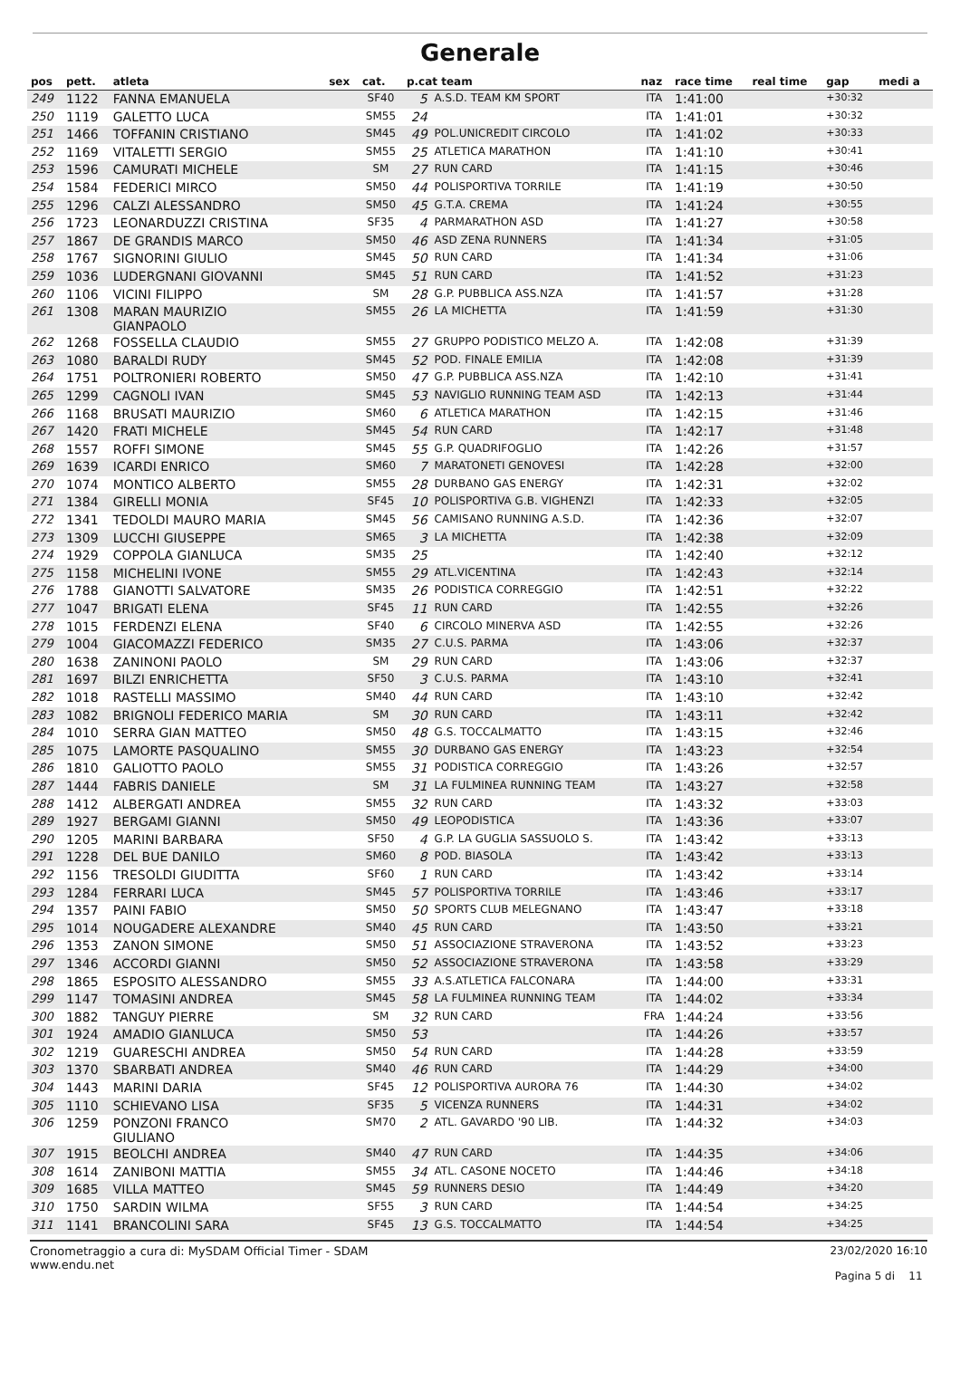Generale
| pos | pett. | atleta | sex | cat. | p.cat team | | naz | race time | real time | gap | medi a |
| --- | --- | --- | --- | --- | --- | --- | --- | --- | --- | --- | --- |
| 249 | 1122 | FANNA EMANUELA | | SF40 | 5 | A.S.D. TEAM KM SPORT | ITA | 1:41:00 | | +30:32 | |
| 250 | 1119 | GALETTO LUCA | | SM55 | 24 | | ITA | 1:41:01 | | +30:32 | |
| 251 | 1466 | TOFFANIN CRISTIANO | | SM45 | 49 | POL.UNICREDIT CIRCOLO | ITA | 1:41:02 | | +30:33 | |
| 252 | 1169 | VITALETTI SERGIO | | SM55 | 25 | ATLETICA MARATHON | ITA | 1:41:10 | | +30:41 | |
| 253 | 1596 | CAMURATI MICHELE | | SM | 27 | RUN CARD | ITA | 1:41:15 | | +30:46 | |
| 254 | 1584 | FEDERICI MIRCO | | SM50 | 44 | POLISPORTIVA TORRILE | ITA | 1:41:19 | | +30:50 | |
| 255 | 1296 | CALZI ALESSANDRO | | SM50 | 45 | G.T.A. CREMA | ITA | 1:41:24 | | +30:55 | |
| 256 | 1723 | LEONARDUZZI CRISTINA | | SF35 | 4 | PARMARATHON ASD | ITA | 1:41:27 | | +30:58 | |
| 257 | 1867 | DE GRANDIS MARCO | | SM50 | 46 | ASD ZENA RUNNERS | ITA | 1:41:34 | | +31:05 | |
| 258 | 1767 | SIGNORINI GIULIO | | SM45 | 50 | RUN CARD | ITA | 1:41:34 | | +31:06 | |
| 259 | 1036 | LUDERGNANI GIOVANNI | | SM45 | 51 | RUN CARD | ITA | 1:41:52 | | +31:23 | |
| 260 | 1106 | VICINI FILIPPO | | SM | 28 | G.P. PUBBLICA ASS.NZA | ITA | 1:41:57 | | +31:28 | |
| 261 | 1308 | MARAN MAURIZIO GIANPAOLO | | SM55 | 26 | LA MICHETTA | ITA | 1:41:59 | | +31:30 | |
| 262 | 1268 | FOSSELLA CLAUDIO | | SM55 | 27 | GRUPPO PODISTICO MELZO A. | ITA | 1:42:08 | | +31:39 | |
| 263 | 1080 | BARALDI RUDY | | SM45 | 52 | POD. FINALE EMILIA | ITA | 1:42:08 | | +31:39 | |
| 264 | 1751 | POLTRONIERI ROBERTO | | SM50 | 47 | G.P. PUBBLICA ASS.NZA | ITA | 1:42:10 | | +31:41 | |
| 265 | 1299 | CAGNOLI IVAN | | SM45 | 53 | NAVIGLIO RUNNING TEAM ASD | ITA | 1:42:13 | | +31:44 | |
| 266 | 1168 | BRUSATI MAURIZIO | | SM60 | 6 | ATLETICA MARATHON | ITA | 1:42:15 | | +31:46 | |
| 267 | 1420 | FRATI MICHELE | | SM45 | 54 | RUN CARD | ITA | 1:42:17 | | +31:48 | |
| 268 | 1557 | ROFFI SIMONE | | SM45 | 55 | G.P. QUADRIFOGLIO | ITA | 1:42:26 | | +31:57 | |
| 269 | 1639 | ICARDI ENRICO | | SM60 | 7 | MARATONETI GENOVESI | ITA | 1:42:28 | | +32:00 | |
| 270 | 1074 | MONTICO ALBERTO | | SM55 | 28 | DURBANO GAS ENERGY | ITA | 1:42:31 | | +32:02 | |
| 271 | 1384 | GIRELLI MONIA | | SF45 | 10 | POLISPORTIVA G.B. VIGHENZI | ITA | 1:42:33 | | +32:05 | |
| 272 | 1341 | TEDOLDI MAURO MARIA | | SM45 | 56 | CAMISANO RUNNING A.S.D. | ITA | 1:42:36 | | +32:07 | |
| 273 | 1309 | LUCCHI GIUSEPPE | | SM65 | 3 | LA MICHETTA | ITA | 1:42:38 | | +32:09 | |
| 274 | 1929 | COPPOLA GIANLUCA | | SM35 | 25 | | ITA | 1:42:40 | | +32:12 | |
| 275 | 1158 | MICHELINI IVONE | | SM55 | 29 | ATL.VICENTINA | ITA | 1:42:43 | | +32:14 | |
| 276 | 1788 | GIANOTTI SALVATORE | | SM35 | 26 | PODISTICA CORREGGIO | ITA | 1:42:51 | | +32:22 | |
| 277 | 1047 | BRIGATI ELENA | | SF45 | 11 | RUN CARD | ITA | 1:42:55 | | +32:26 | |
| 278 | 1015 | FERDENZI ELENA | | SF40 | 6 | CIRCOLO MINERVA ASD | ITA | 1:42:55 | | +32:26 | |
| 279 | 1004 | GIACOMAZZI FEDERICO | | SM35 | 27 | C.U.S. PARMA | ITA | 1:43:06 | | +32:37 | |
| 280 | 1638 | ZANINONI PAOLO | | SM | 29 | RUN CARD | ITA | 1:43:06 | | +32:37 | |
| 281 | 1697 | BILZI ENRICHETTA | | SF50 | 3 | C.U.S. PARMA | ITA | 1:43:10 | | +32:41 | |
| 282 | 1018 | RASTELLI MASSIMO | | SM40 | 44 | RUN CARD | ITA | 1:43:10 | | +32:42 | |
| 283 | 1082 | BRIGNOLI FEDERICO MARIA | | SM | 30 | RUN CARD | ITA | 1:43:11 | | +32:42 | |
| 284 | 1010 | SERRA GIAN MATTEO | | SM50 | 48 | G.S. TOCCALMATTO | ITA | 1:43:15 | | +32:46 | |
| 285 | 1075 | LAMORTE PASQUALINO | | SM55 | 30 | DURBANO GAS ENERGY | ITA | 1:43:23 | | +32:54 | |
| 286 | 1810 | GALIOTTO PAOLO | | SM55 | 31 | PODISTICA CORREGGIO | ITA | 1:43:26 | | +32:57 | |
| 287 | 1444 | FABRIS DANIELE | | SM | 31 | LA FULMINEA RUNNING TEAM | ITA | 1:43:27 | | +32:58 | |
| 288 | 1412 | ALBERGATI ANDREA | | SM55 | 32 | RUN CARD | ITA | 1:43:32 | | +33:03 | |
| 289 | 1927 | BERGAMI GIANNI | | SM50 | 49 | LEOPODISTICA | ITA | 1:43:36 | | +33:07 | |
| 290 | 1205 | MARINI BARBARA | | SF50 | 4 | G.P. LA GUGLIA SASSUOLO S. | ITA | 1:43:42 | | +33:13 | |
| 291 | 1228 | DEL BUE DANILO | | SM60 | 8 | POD. BIASOLA | ITA | 1:43:42 | | +33:13 | |
| 292 | 1156 | TRESOLDI GIUDITTA | | SF60 | 1 | RUN CARD | ITA | 1:43:42 | | +33:14 | |
| 293 | 1284 | FERRARI LUCA | | SM45 | 57 | POLISPORTIVA TORRILE | ITA | 1:43:46 | | +33:17 | |
| 294 | 1357 | PAINI FABIO | | SM50 | 50 | SPORTS CLUB MELEGNANO | ITA | 1:43:47 | | +33:18 | |
| 295 | 1014 | NOUGADERE ALEXANDRE | | SM40 | 45 | RUN CARD | ITA | 1:43:50 | | +33:21 | |
| 296 | 1353 | ZANON SIMONE | | SM50 | 51 | ASSOCIAZIONE STRAVERONA | ITA | 1:43:52 | | +33:23 | |
| 297 | 1346 | ACCORDI GIANNI | | SM50 | 52 | ASSOCIAZIONE STRAVERONA | ITA | 1:43:58 | | +33:29 | |
| 298 | 1865 | ESPOSITO ALESSANDRO | | SM55 | 33 | A.S.ATLETICA FALCONARA | ITA | 1:44:00 | | +33:31 | |
| 299 | 1147 | TOMASINI ANDREA | | SM45 | 58 | LA FULMINEA RUNNING TEAM | ITA | 1:44:02 | | +33:34 | |
| 300 | 1882 | TANGUY PIERRE | | SM | 32 | RUN CARD | FRA | 1:44:24 | | +33:56 | |
| 301 | 1924 | AMADIO GIANLUCA | | SM50 | 53 | | ITA | 1:44:26 | | +33:57 | |
| 302 | 1219 | GUARESCHI ANDREA | | SM50 | 54 | RUN CARD | ITA | 1:44:28 | | +33:59 | |
| 303 | 1370 | SBARBATI ANDREA | | SM40 | 46 | RUN CARD | ITA | 1:44:29 | | +34:00 | |
| 304 | 1443 | MARINI DARIA | | SF45 | 12 | POLISPORTIVA AURORA 76 | ITA | 1:44:30 | | +34:02 | |
| 305 | 1110 | SCHIEVANO LISA | | SF35 | 5 | VICENZA RUNNERS | ITA | 1:44:31 | | +34:02 | |
| 306 | 1259 | PONZONI FRANCO GIULIANO | | SM70 | 2 | ATL. GAVARDO '90 LIB. | ITA | 1:44:32 | | +34:03 | |
| 307 | 1915 | BEOLCHI ANDREA | | SM40 | 47 | RUN CARD | ITA | 1:44:35 | | +34:06 | |
| 308 | 1614 | ZANIBONI MATTIA | | SM55 | 34 | ATL. CASONE NOCETO | ITA | 1:44:46 | | +34:18 | |
| 309 | 1685 | VILLA MATTEO | | SM45 | 59 | RUNNERS DESIO | ITA | 1:44:49 | | +34:20 | |
| 310 | 1750 | SARDIN WILMA | | SF55 | 3 | RUN CARD | ITA | 1:44:54 | | +34:25 | |
| 311 | 1141 | BRANCOLINI SARA | | SF45 | 13 | G.S. TOCCALMATTO | ITA | 1:44:54 | | +34:25 | |
Cronometraggio a cura di: MySDAM Official Timer - SDAM
www.endu.net
23/02/2020 16:10
Pagina 5 di 11